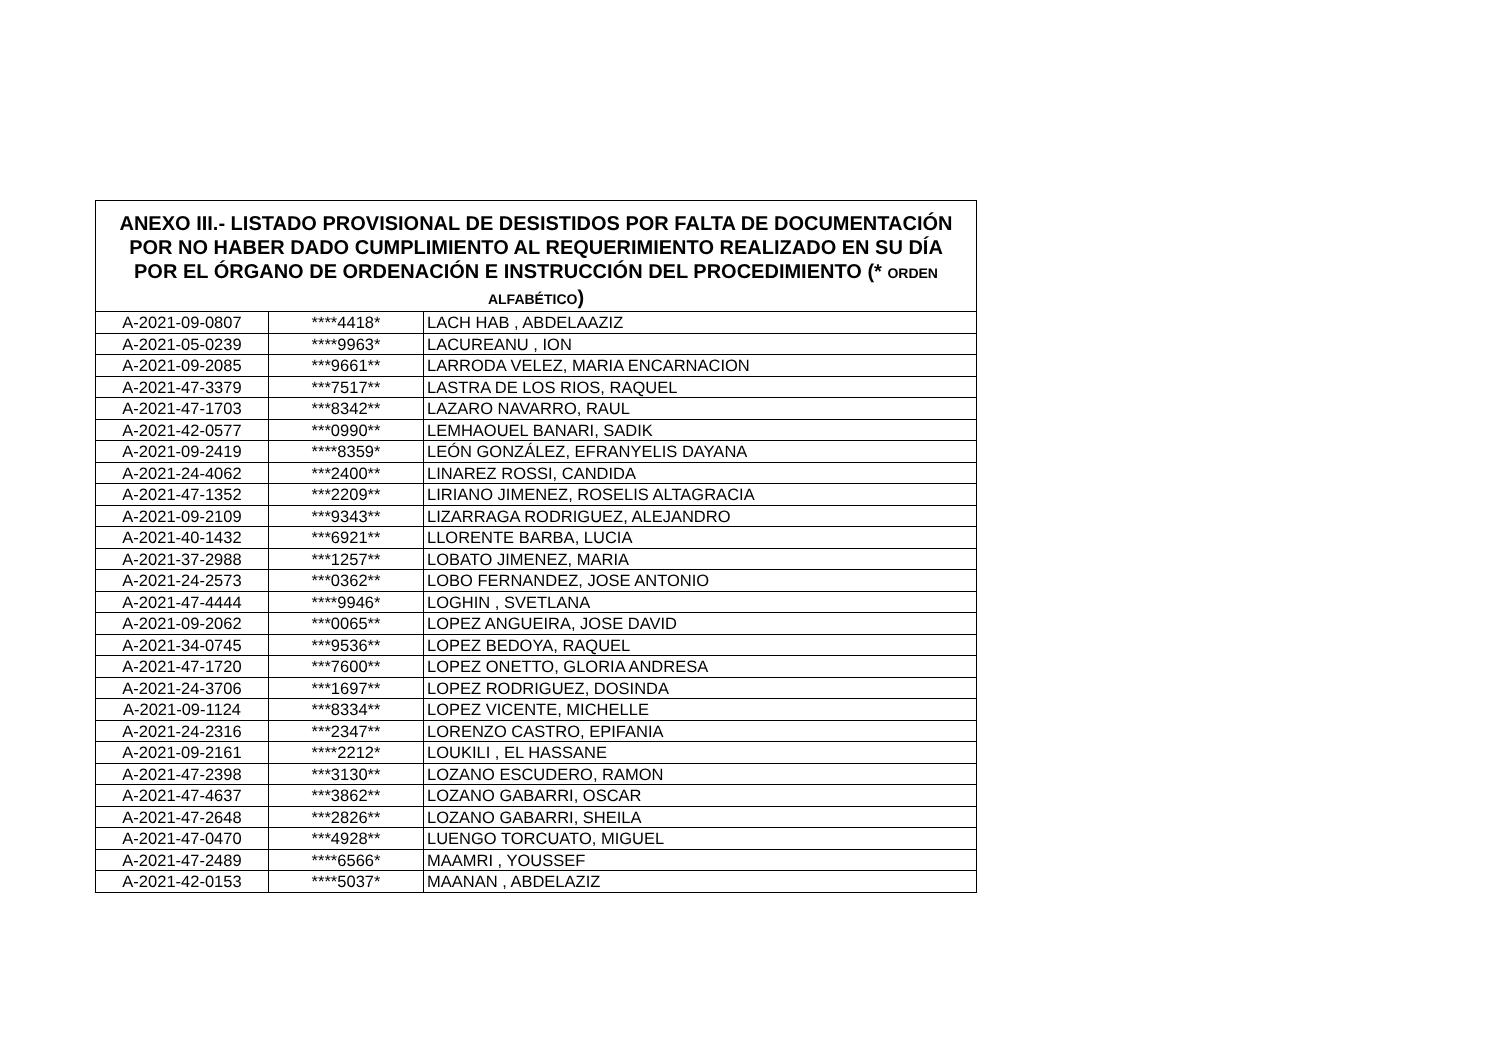| ANEXO III.- LISTADO PROVISIONAL DE DESISTIDOS POR FALTA DE DOCUMENTACIÓN POR NO HABER DADO CUMPLIMIENTO AL REQUERIMIENTO REALIZADO EN SU DÍA POR EL ÓRGANO DE ORDENACIÓN E INSTRUCCIÓN DEL PROCEDIMIENTO (* ORDEN ALFABÉTICO ) | | |
| --- | --- | --- |
| A-2021-09-0807 | ****4418* | LACH HAB , ABDELAAZIZ |
| A-2021-05-0239 | ****9963* | LACUREANU , ION |
| A-2021-09-2085 | ***9661** | LARRODA VELEZ, MARIA ENCARNACION |
| A-2021-47-3379 | ***7517** | LASTRA DE LOS RIOS, RAQUEL |
| A-2021-47-1703 | ***8342** | LAZARO NAVARRO, RAUL |
| A-2021-42-0577 | ***0990** | LEMHAOUEL BANARI, SADIK |
| A-2021-09-2419 | ****8359* | LEÓN GONZÁLEZ, EFRANYELIS DAYANA |
| A-2021-24-4062 | ***2400** | LINAREZ ROSSI, CANDIDA |
| A-2021-47-1352 | ***2209** | LIRIANO JIMENEZ, ROSELIS ALTAGRACIA |
| A-2021-09-2109 | ***9343** | LIZARRAGA RODRIGUEZ, ALEJANDRO |
| A-2021-40-1432 | ***6921** | LLORENTE BARBA, LUCIA |
| A-2021-37-2988 | ***1257** | LOBATO JIMENEZ, MARIA |
| A-2021-24-2573 | ***0362** | LOBO FERNANDEZ, JOSE ANTONIO |
| A-2021-47-4444 | ****9946* | LOGHIN , SVETLANA |
| A-2021-09-2062 | ***0065** | LOPEZ ANGUEIRA, JOSE DAVID |
| A-2021-34-0745 | ***9536** | LOPEZ BEDOYA, RAQUEL |
| A-2021-47-1720 | ***7600** | LOPEZ ONETTO, GLORIA ANDRESA |
| A-2021-24-3706 | ***1697** | LOPEZ RODRIGUEZ, DOSINDA |
| A-2021-09-1124 | ***8334** | LOPEZ VICENTE, MICHELLE |
| A-2021-24-2316 | ***2347** | LORENZO CASTRO, EPIFANIA |
| A-2021-09-2161 | ****2212* | LOUKILI , EL HASSANE |
| A-2021-47-2398 | ***3130** | LOZANO ESCUDERO, RAMON |
| A-2021-47-4637 | ***3862** | LOZANO GABARRI, OSCAR |
| A-2021-47-2648 | ***2826** | LOZANO GABARRI, SHEILA |
| A-2021-47-0470 | ***4928** | LUENGO TORCUATO, MIGUEL |
| A-2021-47-2489 | ****6566* | MAAMRI , YOUSSEF |
| A-2021-42-0153 | ****5037* | MAANAN , ABDELAZIZ |